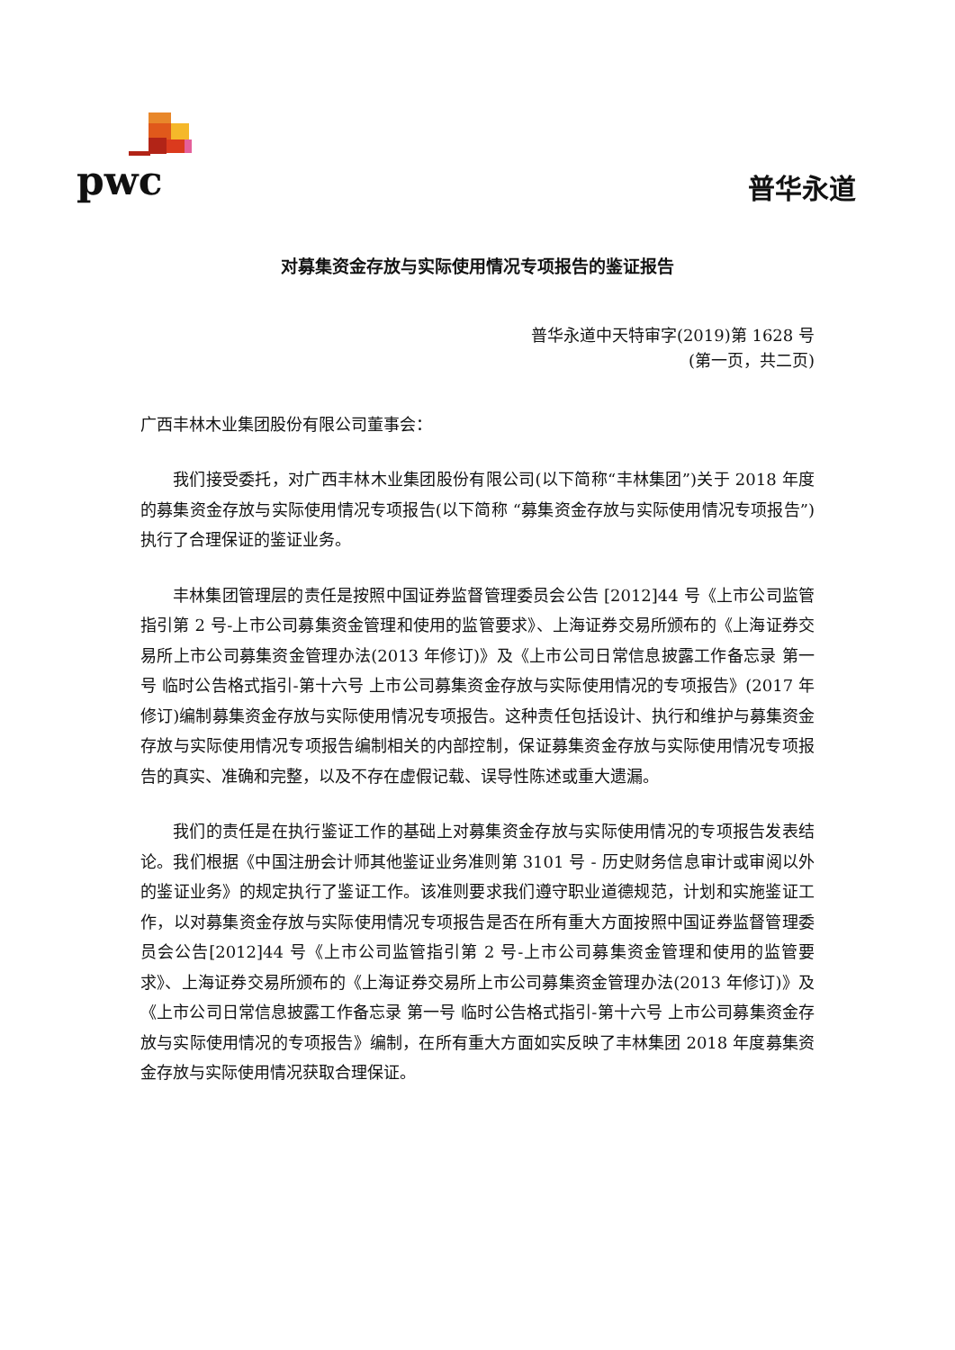pwc 普华永道
对募集资金存放与实际使用情况专项报告的鉴证报告
普华永道中天特审字(2019)第 1628 号
(第一页，共二页)
广西丰林木业集团股份有限公司董事会：
我们接受委托，对广西丰林木业集团股份有限公司(以下简称“丰林集团”)关于 2018 年度的募集资金存放与实际使用情况专项报告(以下简称 “募集资金存放与实际使用情况专项报告”)执行了合理保证的鉴证业务。
丰林集团管理层的责任是按照中国证券监督管理委员会公告 [2012]44 号《上市公司监管指引第 2 号-上市公司募集资金管理和使用的监管要求》、上海证券交易所颁布的《上海证券交易所上市公司募集资金管理办法(2013 年修订)》及《上市公司日常信息披露工作备忘录 第一号 临时公告格式指引-第十六号 上市公司募集资金存放与实际使用情况的专项报告》(2017 年修订)编制募集资金存放与实际使用情况专项报告。这种责任包括设计、执行和维护与募集资金存放与实际使用情况专项报告编制相关的内部控制，保证募集资金存放与实际使用情况专项报告的真实、准确和完整，以及不存在虚假记载、误导性陈述或重大遗漏。
我们的责任是在执行鉴证工作的基础上对募集资金存放与实际使用情况的专项报告发表结论。我们根据《中国注册会计师其他鉴证业务准则第 3101 号 - 历史财务信息审计或审阅以外的鉴证业务》的规定执行了鉴证工作。该准则要求我们遵守职业道德规范，计划和实施鉴证工作，以对募集资金存放与实际使用情况专项报告是否在所有重大方面按照中国证券监督管理委员会公告[2012]44 号《上市公司监管指引第 2 号-上市公司募集资金管理和使用的监管要求》、上海证券交易所颁布的《上海证券交易所上市公司募集资金管理办法(2013 年修订)》及《上市公司日常信息披露工作备忘录 第一号 临时公告格式指引-第十六号 上市公司募集资金存放与实际使用情况的专项报告》编制，在所有重大方面如实反映了丰林集团 2018 年度募集资金存放与实际使用情况获取合理保证。